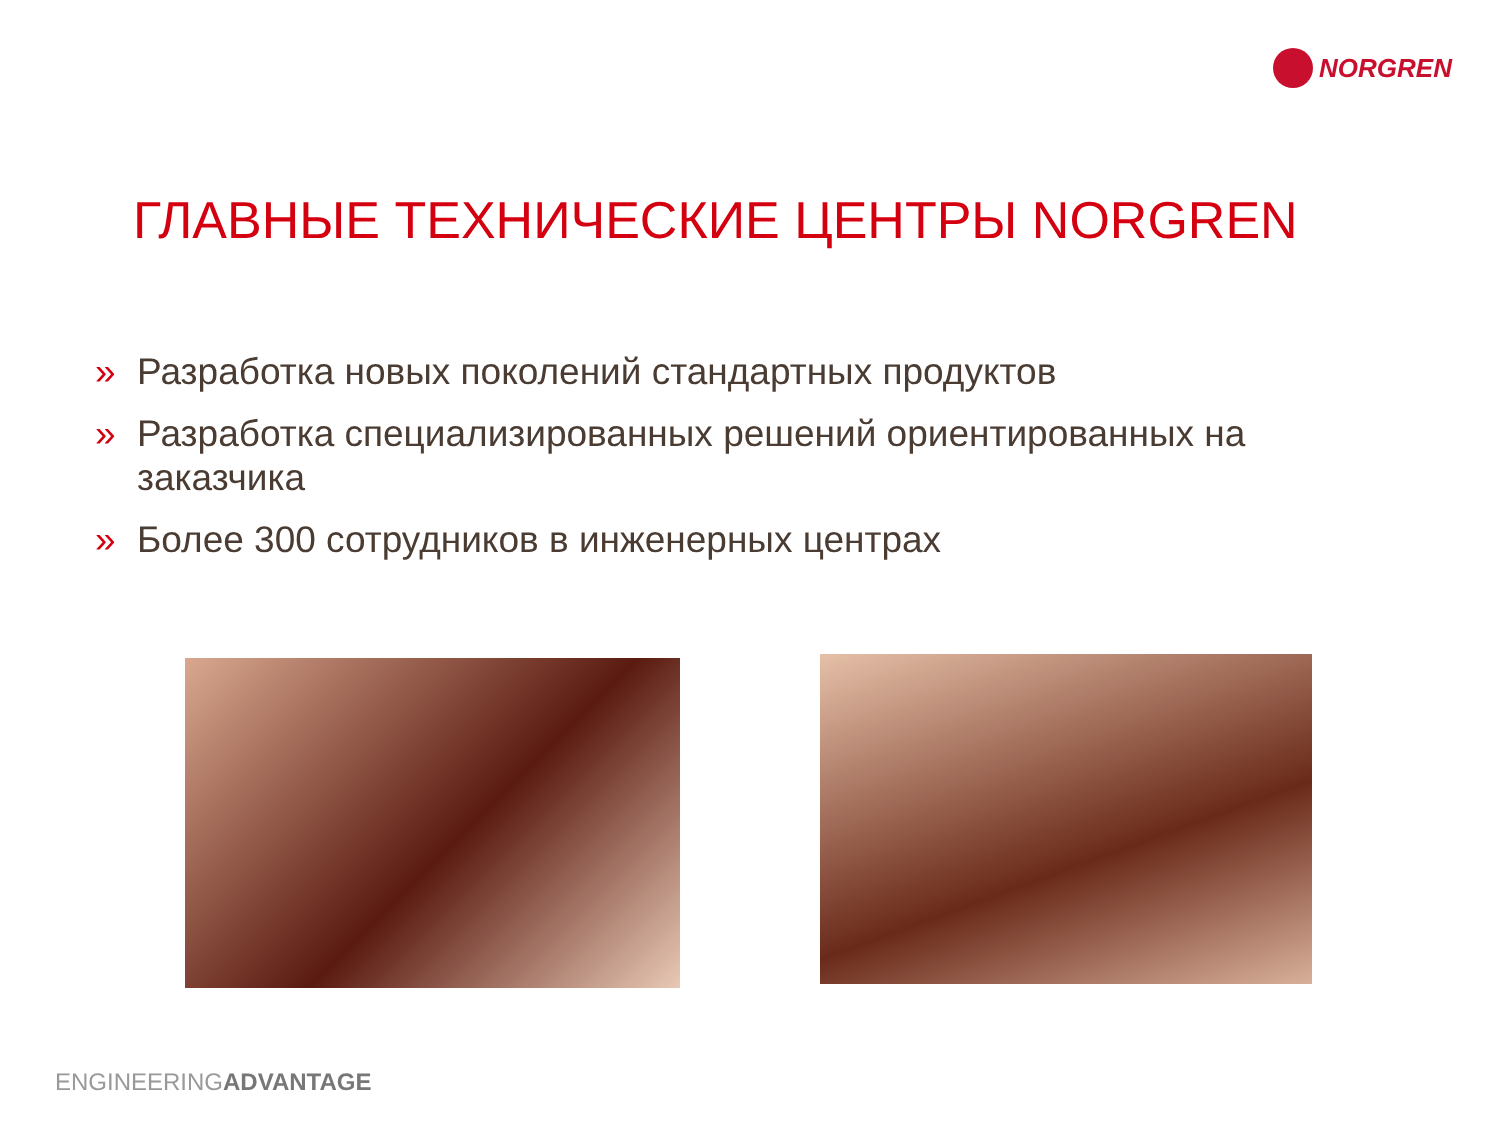NORGREN
ГЛАВНЫЕ ТЕХНИЧЕСКИЕ ЦЕНТРЫ NORGREN
» Разработка новых поколений стандартных продуктов
» Разработка специализированных решений ориентированных на заказчика
» Более 300 сотрудников в инженерных центрах
ENGINEERINGADVANTAGE